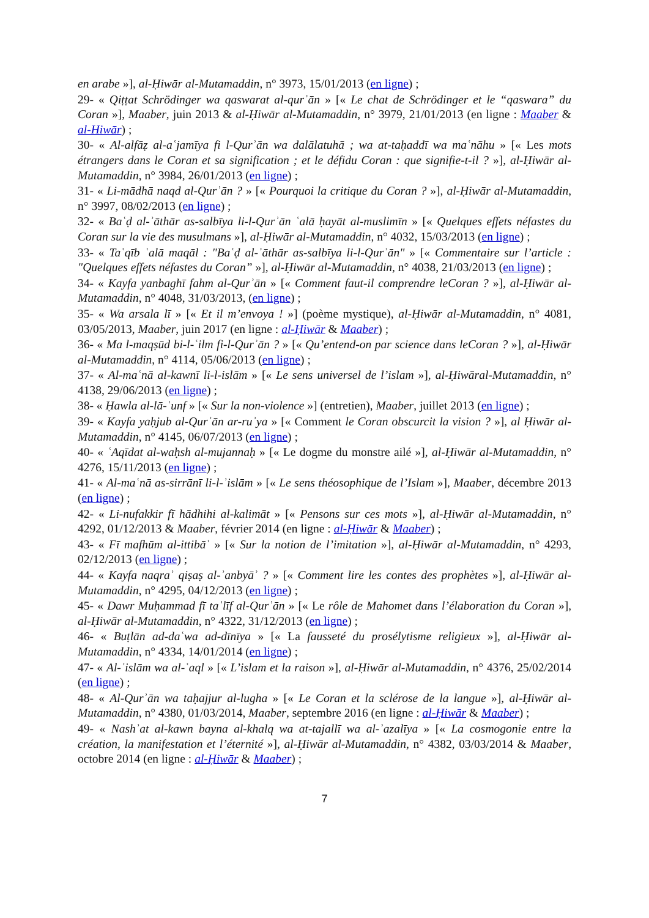en arabe »], al-Ḥiwār al-Mutamaddin, n° 3973, 15/01/2013 (en ligne) ;
29- « Qiṭṭat Schrödinger wa qaswarat al-qurʾān » [« Le chat de Schrödinger et le “qaswara” du Coran »], Maaber, juin 2013 & al-Ḥiwār al-Mutamaddin, n° 3979, 21/01/2013 (en ligne : Maaber & al-Hiwār) ;
30- « Al-alfāẓ al-aʿjamīya fi l-Qurʾān wa dalālatuhā ; wa at-taḥaddī wa maʿnāhu » [« Les mots étrangers dans le Coran et sa signification ; et le défidu Coran : que signifie-t-il ? »], al-Ḥiwār al-Mutamaddin, n° 3984, 26/01/2013 (en ligne) ;
31- « Li-mādhā naqd al-Qurʾān ? » [« Pourquoi la critique du Coran ? »], al-Ḥiwār al-Mutamaddin, n° 3997, 08/02/2013 (en ligne) ;
32- « Baʿḍ al-ʾāthār as-salbīya li-l-Qurʾān ʿalā ḥayāt al-muslimīn » [« Quelques effets néfastes du Coran sur la vie des musulmans »], al-Ḥiwār al-Mutamaddin, n° 4032, 15/03/2013 (en ligne) ;
33- « Taʿqīb ʿalā maqāl : "Baʿḍ al-ʾāthār as-salbīya li-l-Qurʾān" » [« Commentaire sur l’article : "Quelques effets néfastes du Coran” »], al-Ḥiwār al-Mutamaddin, n° 4038, 21/03/2013 (en ligne) ;
34- « Kayfa yanbaghī fahm al-Qurʾān » [« Comment faut-il comprendre leCoran ? »], al-Ḥiwār al-Mutamaddin, n° 4048, 31/03/2013, (en ligne) ;
35- « Wa arsala lī » [« Et il m’envoya ! »] (poème mystique), al-Ḥiwār al-Mutamaddin, n° 4081, 03/05/2013, Maaber, juin 2017 (en ligne : al-Ḥiwār & Maaber) ;
36- « Ma l-maqṣūd bi-l-ʿilm fi-l-Qurʾān ? » [« Qu’entend-on par science dans leCoran ? »], al-Ḥiwār al-Mutamaddin, n° 4114, 05/06/2013 (en ligne) ;
37- « Al-maʿnā al-kawnī li-l-islām » [« Le sens universel de l’islam »], al-Ḥiwāral-Mutamaddin, n° 4138, 29/06/2013 (en ligne) ;
38- « Ḥawla al-lā-ʿunf » [« Sur la non-violence »] (entretien), Maaber, juillet 2013 (en ligne) ;
39- « Kayfa yaḥjub al-Qurʾān ar-ruʾya » [« Comment le Coran obscurcit la vision ? »], al Ḥiwār al-Mutamaddin, n° 4145, 06/07/2013 (en ligne) ;
40- « ʿAqīdat al-waḥsh al-mujannaḥ » [« Le dogme du monstre ailé »], al-Ḥiwār al-Mutamaddin, n° 4276, 15/11/2013 (en ligne) ;
41- « Al-maʿnā as-sirrānī li-l-ʾislām » [« Le sens théosophique de l’Islam »], Maaber, décembre 2013 (en ligne) ;
42- « Li-nufakkir fī hādhihi al-kalimāt » [« Pensons sur ces mots »], al-Ḥiwār al-Mutamaddin, n° 4292, 01/12/2013 & Maaber, février 2014 (en ligne : al-Ḥiwār & Maaber) ;
43- « Fī mafhūm al-ittibāʿ » [« Sur la notion de l’imitation »], al-Ḥiwār al-Mutamaddin, n° 4293, 02/12/2013 (en ligne) ;
44- « Kayfa naqraʾ qiṣaṣ al-ʾanbyāʾ ? » [« Comment lire les contes des prophètes »], al-Ḥiwār al-Mutamaddin, n° 4295, 04/12/2013 (en ligne) ;
45- « Dawr Muḥammad fī taʾlīf al-Qurʾān » [« Le rôle de Mahomet dans l’élaboration du Coran »], al-Ḥiwār al-Mutamaddin, n° 4322, 31/12/2013 (en ligne) ;
46- « Buṭlān ad-daʿwa ad-dīnīya » [« La fausseté du prosélytisme religieux »], al-Ḥiwār al-Mutamaddin, n° 4334, 14/01/2014 (en ligne) ;
47- « Al-ʾislām wa al-ʿaql » [« L’islam et la raison »], al-Ḥiwār al-Mutamaddin, n° 4376, 25/02/2014 (en ligne) ;
48- « Al-Qurʾān wa taḥajjur al-lugha » [« Le Coran et la sclérose de la langue »], al-Ḥiwār al-Mutamaddin, n° 4380, 01/03/2014, Maaber, septembre 2016 (en ligne : al-Ḥiwār & Maaber) ;
49- « Nashʾat al-kawn bayna al-khalq wa at-tajallī wa al-ʾazalīya » [« La cosmogonie entre la création, la manifestation et l’éternité »], al-Ḥiwār al-Mutamaddin, n° 4382, 03/03/2014 & Maaber, octobre 2014 (en ligne : al-Ḥiwār & Maaber) ;
7